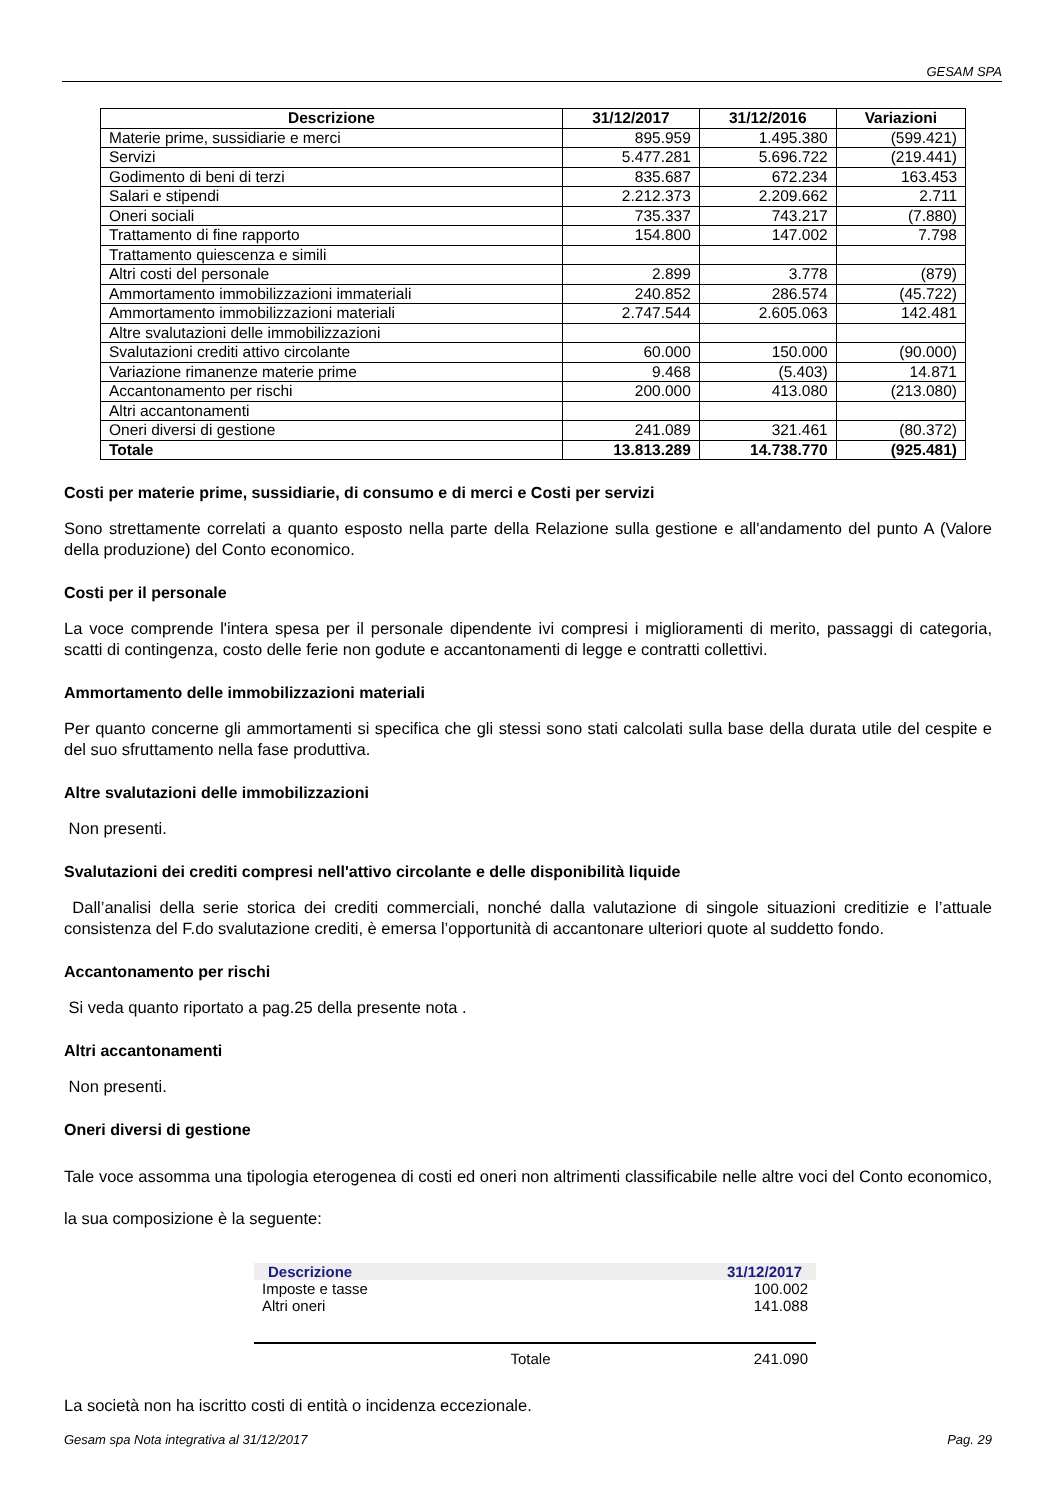GESAM SPA
| Descrizione | 31/12/2017 | 31/12/2016 | Variazioni |
| --- | --- | --- | --- |
| Materie prime, sussidiarie e merci | 895.959 | 1.495.380 | (599.421) |
| Servizi | 5.477.281 | 5.696.722 | (219.441) |
| Godimento di beni di terzi | 835.687 | 672.234 | 163.453 |
| Salari e stipendi | 2.212.373 | 2.209.662 | 2.711 |
| Oneri sociali | 735.337 | 743.217 | (7.880) |
| Trattamento di fine rapporto | 154.800 | 147.002 | 7.798 |
| Trattamento quiescenza e simili | | | |
| Altri costi del personale | 2.899 | 3.778 | (879) |
| Ammortamento immobilizzazioni immateriali | 240.852 | 286.574 | (45.722) |
| Ammortamento immobilizzazioni materiali | 2.747.544 | 2.605.063 | 142.481 |
| Altre svalutazioni delle immobilizzazioni | | | |
| Svalutazioni crediti attivo circolante | 60.000 | 150.000 | (90.000) |
| Variazione rimanenze materie prime | 9.468 | (5.403) | 14.871 |
| Accantonamento per rischi | 200.000 | 413.080 | (213.080) |
| Altri accantonamenti | | | |
| Oneri diversi di gestione | 241.089 | 321.461 | (80.372) |
| Totale | 13.813.289 | 14.738.770 | (925.481) |
Costi per materie prime, sussidiarie, di consumo e di merci e Costi per servizi
Sono strettamente correlati a quanto esposto nella parte della Relazione sulla gestione e all'andamento del punto A (Valore della produzione) del Conto economico.
Costi per il personale
La voce comprende l'intera spesa per il personale dipendente ivi compresi i miglioramenti di merito, passaggi di categoria, scatti di contingenza, costo delle ferie non godute e accantonamenti di legge e contratti collettivi.
Ammortamento delle immobilizzazioni materiali
Per quanto concerne gli ammortamenti si specifica che gli stessi sono stati calcolati sulla base della durata utile del cespite e del suo sfruttamento nella fase produttiva.
Altre svalutazioni delle immobilizzazioni
Non presenti.
Svalutazioni dei crediti compresi nell'attivo circolante e delle disponibilità liquide
Dall’analisi della serie storica dei crediti commerciali, nonché dalla valutazione di singole situazioni creditizie e l’attuale consistenza del F.do svalutazione crediti, è emersa l’opportunità di accantonare ulteriori quote al suddetto fondo.
Accantonamento per rischi
Si veda quanto riportato a pag.25 della presente nota .
Altri accantonamenti
Non presenti.
Oneri diversi di gestione
Tale voce assomma una tipologia eterogenea di costi ed oneri non altrimenti classificabile nelle altre voci del Conto economico, la sua composizione è la seguente:
| Descrizione | 31/12/2017 |
| --- | --- |
| Imposte e tasse | 100.002 |
| Altri oneri | 141.088 |
| Totale | 241.090 |
La società non ha iscritto costi di entità o incidenza eccezionale.
Gesam spa Nota integrativa al 31/12/2017 Pag. 29